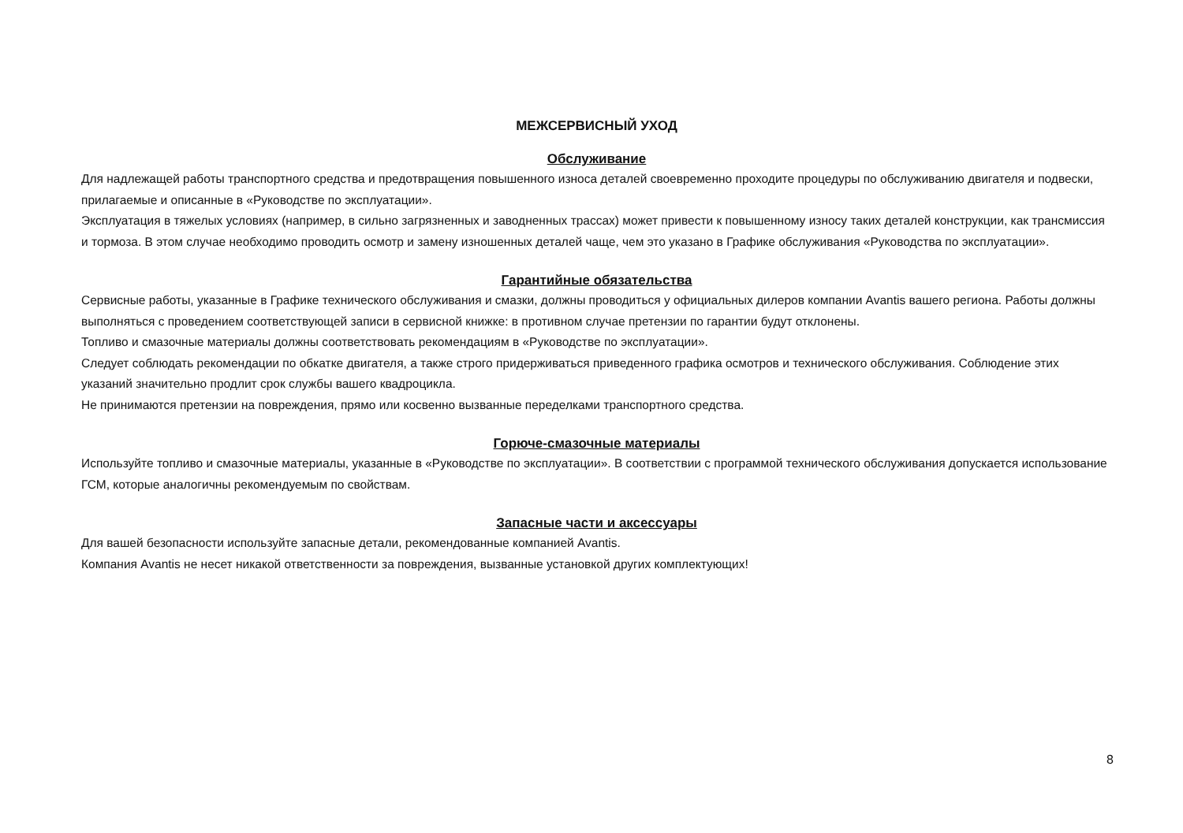МЕЖСЕРВИСНЫЙ УХОД
Обслуживание
Для надлежащей работы транспортного средства и предотвращения повышенного износа деталей своевременно проходите процедуры по обслуживанию двигателя и подвески, прилагаемые и описанные в «Руководстве по эксплуатации».
Эксплуатация в тяжелых условиях (например, в сильно загрязненных и заводненных трассах) может привести к повышенному износу таких деталей конструкции, как трансмиссия и тормоза. В этом случае необходимо проводить осмотр и замену изношенных деталей чаще, чем это указано в Графике обслуживания «Руководства по эксплуатации».
Гарантийные обязательства
Сервисные работы, указанные в Графике технического обслуживания и смазки, должны проводиться у официальных дилеров компании Avantis вашего региона. Работы должны выполняться с проведением соответствующей записи в сервисной книжке: в противном случае претензии по гарантии будут отклонены.
Топливо и смазочные материалы должны соответствовать рекомендациям в «Руководстве по эксплуатации».
Следует соблюдать рекомендации по обкатке двигателя, а также строго придерживаться приведенного графика осмотров и технического обслуживания. Соблюдение этих указаний значительно продлит срок службы вашего квадроцикла.
Не принимаются претензии на повреждения, прямо или косвенно вызванные переделками транспортного средства.
Горюче-смазочные материалы
Используйте топливо и смазочные материалы, указанные в «Руководстве по эксплуатации». В соответствии с программой технического обслуживания допускается использование ГСМ, которые аналогичны рекомендуемым по свойствам.
Запасные части и аксессуары
Для вашей безопасности используйте запасные детали, рекомендованные компанией Avantis.
Компания Avantis не несет никакой ответственности за повреждения, вызванные установкой других комплектующих!
8